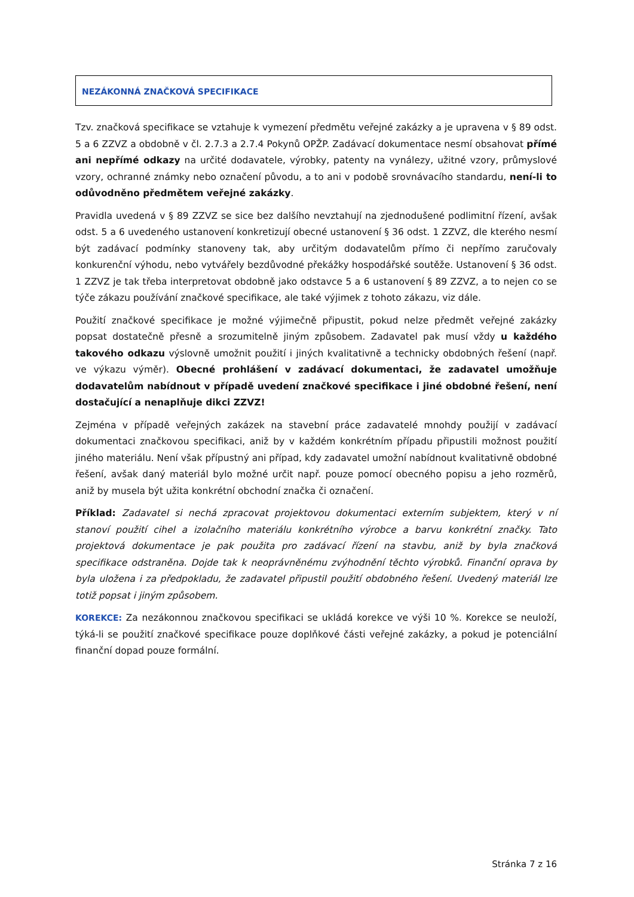NEZÁKONNÁ ZNAČKOVÁ SPECIFIKACE
Tzv. značková specifikace se vztahuje k vymezení předmětu veřejné zakázky a je upravena v § 89 odst. 5 a 6 ZZVZ a obdobně v čl. 2.7.3 a 2.7.4 Pokynů OPŽP. Zadávací dokumentace nesmí obsahovat přímé ani nepřímé odkazy na určité dodavatele, výrobky, patenty na vynálezy, užitné vzory, průmyslové vzory, ochranné známky nebo označení původu, a to ani v podobě srovnávacího standardu, není-li to odůvodněno předmětem veřejné zakázky.
Pravidla uvedená v § 89 ZZVZ se sice bez dalšího nevztahují na zjednodušené podlimitní řízení, avšak odst. 5 a 6 uvedeného ustanovení konkretizují obecné ustanovení § 36 odst. 1 ZZVZ, dle kterého nesmí být zadávací podmínky stanoveny tak, aby určitým dodavatelům přímo či nepřímo zaručovaly konkurenční výhodu, nebo vytvářely bezdůvodné překážky hospodářské soutěže. Ustanovení § 36 odst. 1 ZZVZ je tak třeba interpretovat obdobně jako odstavce 5 a 6 ustanovení § 89 ZZVZ, a to nejen co se týče zákazu používání značkové specifikace, ale také výjimek z tohoto zákazu, viz dále.
Použití značkové specifikace je možné výjimečně připustit, pokud nelze předmět veřejné zakázky popsat dostatečně přesně a srozumitelně jiným způsobem. Zadavatel pak musí vždy u každého takového odkazu výslovně umožnit použití i jiných kvalitativně a technicky obdobných řešení (např. ve výkazu výměr). Obecné prohlášení v zadávací dokumentaci, že zadavatel umožňuje dodavatelům nabídnout v případě uvedení značkové specifikace i jiné obdobné řešení, není dostačující a nenaplňuje dikci ZZVZ!
Zejména v případě veřejných zakázek na stavební práce zadavatelé mnohdy použijí v zadávací dokumentaci značkovou specifikaci, aniž by v každém konkrétním případu připustili možnost použití jiného materiálu. Není však přípustný ani případ, kdy zadavatel umožní nabídnout kvalitativně obdobné řešení, avšak daný materiál bylo možné určit např. pouze pomocí obecného popisu a jeho rozměrů, aniž by musela být užita konkrétní obchodní značka či označení.
Příklad: Zadavatel si nechá zpracovat projektovou dokumentaci externím subjektem, který v ní stanoví použití cihel a izolačního materiálu konkrétního výrobce a barvu konkrétní značky. Tato projektová dokumentace je pak použita pro zadávací řízení na stavbu, aniž by byla značková specifikace odstraněna. Dojde tak k neoprávněnému zvýhodnění těchto výrobků. Finanční oprava by byla uložena i za předpokladu, že zadavatel připustil použití obdobného řešení. Uvedený materiál lze totiž popsat i jiným způsobem.
KOREKCE: Za nezákonnou značkovou specifikaci se ukládá korekce ve výši 10 %. Korekce se neuloží, týká-li se použití značkové specifikace pouze doplňkové části veřejné zakázky, a pokud je potenciální finanční dopad pouze formální.
Stránka 7 z 16